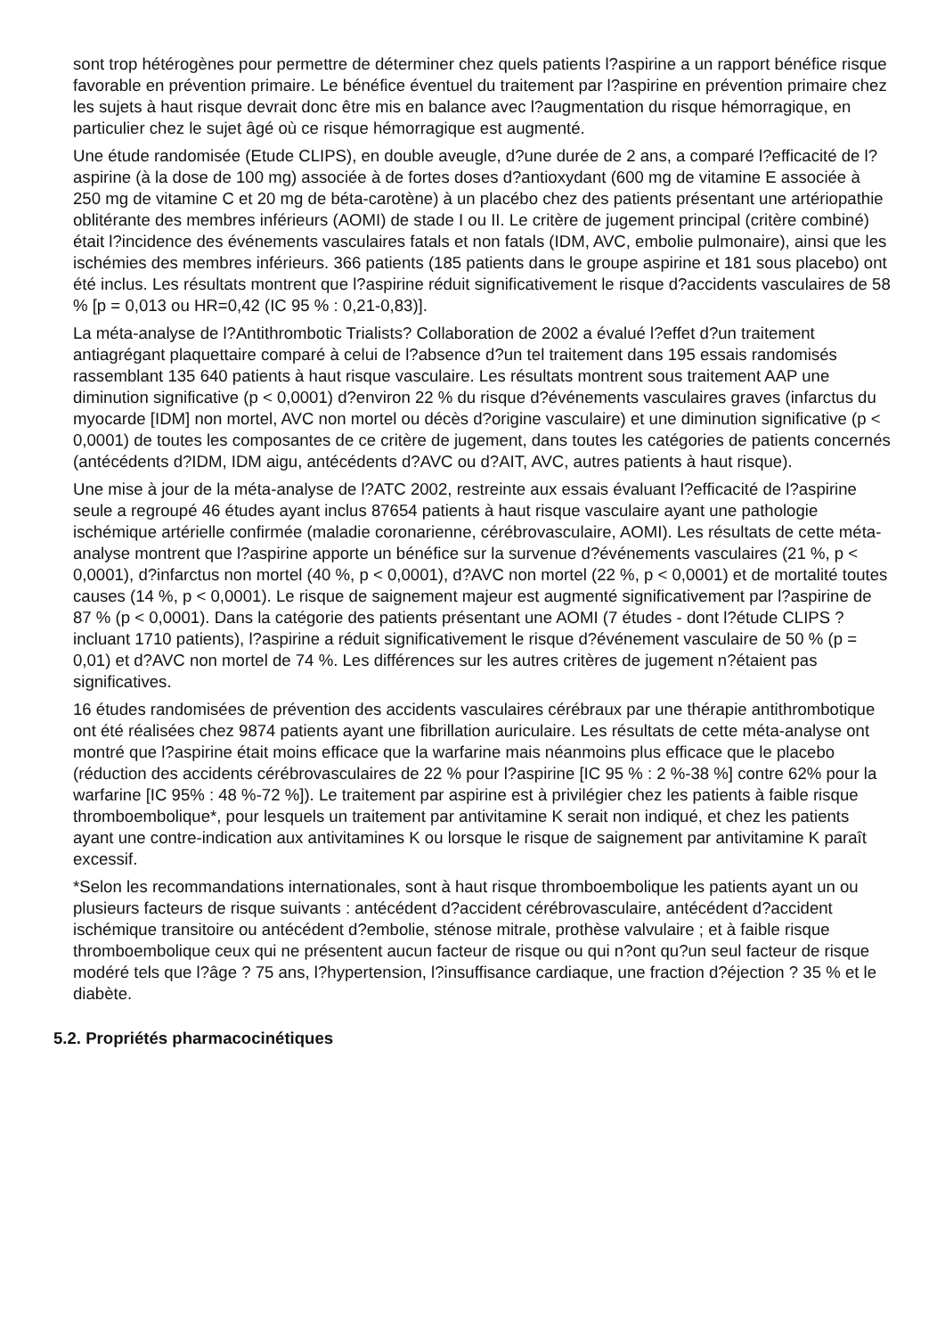sont trop hétérogènes pour permettre de déterminer chez quels patients l?aspirine a un rapport bénéfice risque favorable en prévention primaire. Le bénéfice éventuel du traitement par l?aspirine en prévention primaire chez les sujets à haut risque devrait donc être mis en balance avec l?augmentation du risque hémorragique, en particulier chez le sujet âgé où ce risque hémorragique est augmenté.
Une étude randomisée (Etude CLIPS), en double aveugle, d?une durée de 2 ans, a comparé l?efficacité de l?aspirine (à la dose de 100 mg) associée à de fortes doses d?antioxydant (600 mg de vitamine E associée à 250 mg de vitamine C et 20 mg de béta-carotène) à un placébo chez des patients présentant une artériopathie oblitérante des membres inférieurs (AOMI) de stade I ou II. Le critère de jugement principal (critère combiné) était l?incidence des événements vasculaires fatals et non fatals (IDM, AVC, embolie pulmonaire), ainsi que les ischémies des membres inférieurs. 366 patients (185 patients dans le groupe aspirine et 181 sous placebo) ont été inclus. Les résultats montrent que l?aspirine réduit significativement le risque d?accidents vasculaires de 58 % [p = 0,013 ou HR=0,42 (IC 95 % : 0,21-0,83)].
La méta-analyse de l?Antithrombotic Trialists? Collaboration de 2002 a évalué l?effet d?un traitement antiagrégant plaquettaire comparé à celui de l?absence d?un tel traitement dans 195 essais randomisés rassemblant 135 640 patients à haut risque vasculaire. Les résultats montrent sous traitement AAP une diminution significative (p < 0,0001) d?environ 22 % du risque d?événements vasculaires graves (infarctus du myocarde [IDM] non mortel, AVC non mortel ou décès d?origine vasculaire) et une diminution significative (p < 0,0001) de toutes les composantes de ce critère de jugement, dans toutes les catégories de patients concernés (antécédents d?IDM, IDM aigu, antécédents d?AVC ou d?AIT, AVC, autres patients à haut risque).
Une mise à jour de la méta-analyse de l?ATC 2002, restreinte aux essais évaluant l?efficacité de l?aspirine seule a regroupé 46 études ayant inclus 87654 patients à haut risque vasculaire ayant une pathologie ischémique artérielle confirmée (maladie coronarienne, cérébrovasculaire, AOMI). Les résultats de cette méta-analyse montrent que l?aspirine apporte un bénéfice sur la survenue d?événements vasculaires (21 %, p < 0,0001), d?infarctus non mortel (40 %, p < 0,0001), d?AVC non mortel (22 %, p < 0,0001) et de mortalité toutes causes (14 %, p < 0,0001). Le risque de saignement majeur est augmenté significativement par l?aspirine de 87 % (p < 0,0001). Dans la catégorie des patients présentant une AOMI (7 études - dont l?étude CLIPS ? incluant 1710 patients), l?aspirine a réduit significativement le risque d?événement vasculaire de 50 % (p = 0,01) et d?AVC non mortel de 74 %. Les différences sur les autres critères de jugement n?étaient pas significatives.
16 études randomisées de prévention des accidents vasculaires cérébraux par une thérapie antithrombotique ont été réalisées chez 9874 patients ayant une fibrillation auriculaire. Les résultats de cette méta-analyse ont montré que l?aspirine était moins efficace que la warfarine mais néanmoins plus efficace que le placebo (réduction des accidents cérébrovasculaires de 22 % pour l?aspirine [IC 95 % : 2 %-38 %] contre 62% pour la warfarine [IC 95% : 48 %-72 %]). Le traitement par aspirine est à privilégier chez les patients à faible risque thromboembolique*, pour lesquels un traitement par antivitamine K serait non indiqué, et chez les patients ayant une contre-indication aux antivitamines K ou lorsque le risque de saignement par antivitamine K paraît excessif.
*Selon les recommandations internationales, sont à haut risque thromboembolique les patients ayant un ou plusieurs facteurs de risque suivants : antécédent d?accident cérébrovasculaire, antécédent d?accident ischémique transitoire ou antécédent d?embolie, sténose mitrale, prothèse valvulaire ; et à faible risque thromboembolique ceux qui ne présentent aucun facteur de risque ou qui n?ont qu?un seul facteur de risque modéré tels que l?âge ? 75 ans, l?hypertension, l?insuffisance cardiaque, une fraction d?éjection ? 35 % et le diabète.
5.2. Propriétés pharmacocinétiques